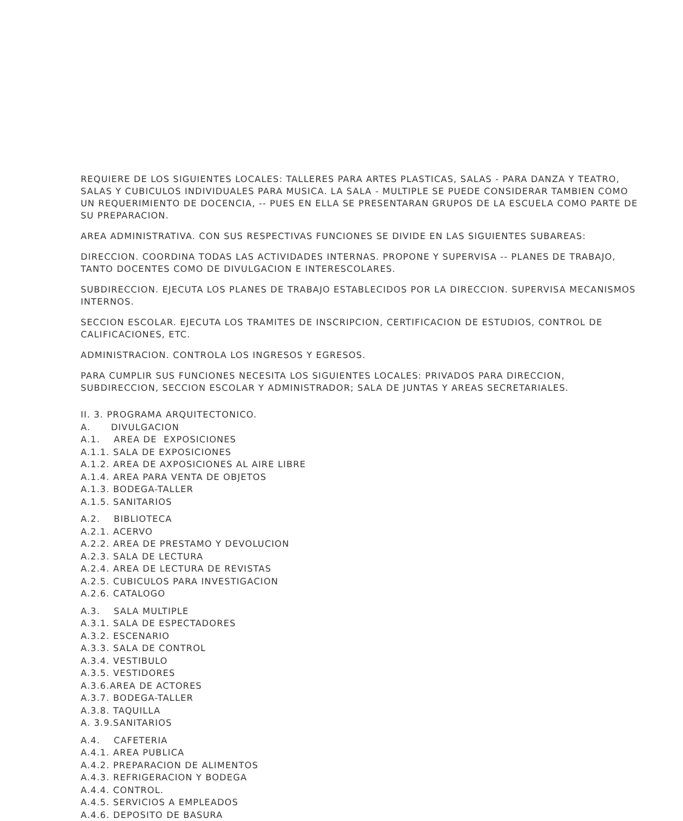REQUIERE DE LOS SIGUIENTES LOCALES: TALLERES PARA ARTES PLASTICAS, SALAS - PARA DANZA Y TEATRO, SALAS Y CUBICULOS INDIVIDUALES PARA MUSICA. LA SALA - MULTIPLE SE PUEDE CONSIDERAR TAMBIEN COMO UN REQUERIMIENTO DE DOCENCIA, -- PUES EN ELLA SE PRESENTARAN GRUPOS DE LA ESCUELA COMO PARTE DE SU PREPARACION.
AREA ADMINISTRATIVA. CON SUS RESPECTIVAS FUNCIONES SE DIVIDE EN LAS SIGUIENTES SUBAREAS:
DIRECCION. COORDINA TODAS LAS ACTIVIDADES INTERNAS. PROPONE Y SUPERVISA -- PLANES DE TRABAJO, TANTO DOCENTES COMO DE DIVULGACION E INTERESCOLARES.
SUBDIRECCION. EJECUTA LOS PLANES DE TRABAJO ESTABLECIDOS POR LA DIRECCION. SUPERVISA MECANISMOS INTERNOS.
SECCION ESCOLAR. EJECUTA LOS TRAMITES DE INSCRIPCION, CERTIFICACION DE ESTUDIOS, CONTROL DE CALIFICACIONES, ETC.
ADMINISTRACION. CONTROLA LOS INGRESOS Y EGRESOS.
PARA CUMPLIR SUS FUNCIONES NECESITA LOS SIGUIENTES LOCALES: PRIVADOS PARA DIRECCION, SUBDIRECCION, SECCION ESCOLAR Y ADMINISTRADOR; SALA DE JUNTAS Y AREAS SECRETARIALES.
II. 3. PROGRAMA ARQUITECTONICO. A. DIVULGACION A.1. AREA DE EXPOSICIONES A.1.1. SALA DE EXPOSICIONES A.1.2. AREA DE AXPOSICIONES AL AIRE LIBRE A.1.4. AREA PARA VENTA DE OBJETOS A.1.3. BODEGA-TALLER A.1.5. SANITARIOS
A.2. BIBLIOTECA A.2.1. ACERVO A.2.2. AREA DE PRESTAMO Y DEVOLUCION A.2.3. SALA DE LECTURA A.2.4. AREA DE LECTURA DE REVISTAS A.2.5. CUBICULOS PARA INVESTIGACION A.2.6. CATALOGO
A.3. SALA MULTIPLE A.3.1. SALA DE ESPECTADORES A.3.2. ESCENARIO A.3.3. SALA DE CONTROL A.3.4. VESTIBULO A.3.5. VESTIDORES A.3.6.AREA DE ACTORES A.3.7. BODEGA-TALLER A.3.8. TAQUILLA A. 3.9.SANITARIOS
A.4. CAFETERIA A.4.1. AREA PUBLICA A.4.2. PREPARACION DE ALIMENTOS A.4.3. REFRIGERACION Y BODEGA A.4.4. CONTROL. A.4.5. SERVICIOS A EMPLEADOS A.4.6. DEPOSITO DE BASURA